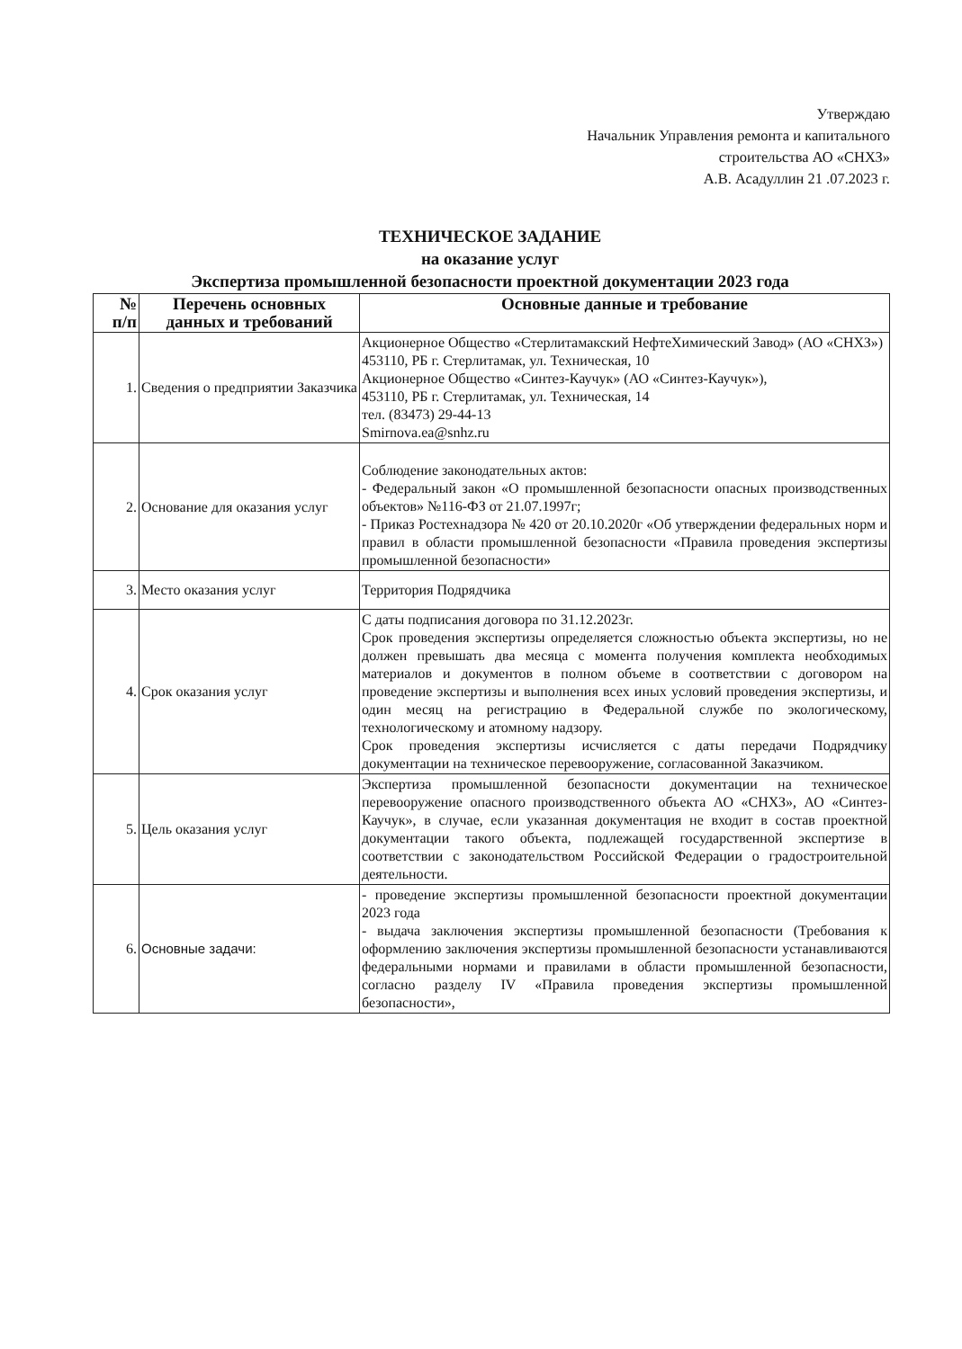Утверждаю
Начальник Управления ремонта и капитального
строительства АО «СНХЗ»
А.В. Асадуллин 21 .07.2023 г.
ТЕХНИЧЕСКОЕ ЗАДАНИЕ
на оказание услуг
Экспертиза промышленной безопасности проектной документации 2023 года
| № п/п | Перечень основных данных и требований | Основные данные и требование |
| --- | --- | --- |
| 1. | Сведения о предприятии Заказчика | Акционерное Общество «Стерлитамакский НефтеХимический Завод» (АО «СНХЗ») 453110, РБ г. Стерлитамак, ул. Техническая, 10 Акционерное Общество «Синтез-Каучук» (АО «Синтез-Каучук»), 453110, РБ г. Стерлитамак, ул. Техническая, 14 тел. (83473) 29-44-13 Smirnova.ea@snhz.ru |
| 2. | Основание для оказания услуг | Соблюдение законодательных актов: - Федеральный закон «О промышленной безопасности опасных производственных объектов» №116-ФЗ от 21.07.1997г; - Приказ Ростехнадзора № 420 от 20.10.2020г «Об утверждении федеральных норм и правил в области промышленной безопасности «Правила проведения экспертизы промышленной безопасности» |
| 3. | Место оказания услуг | Территория Подрядчика |
| 4. | Срок оказания услуг | С даты подписания договора по 31.12.2023г. Срок проведения экспертизы определяется сложностью объекта экспертизы, но не должен превышать два месяца с момента получения комплекта необходимых материалов и документов в полном объеме в соответствии с договором на проведение экспертизы и выполнения всех иных условий проведения экспертизы, и один месяц на регистрацию в Федеральной службе по экологическому, технологическому и атомному надзору. Срок проведения экспертизы исчисляется с даты передачи Подрядчику документации на техническое перевооружение, согласованной Заказчиком. |
| 5. | Цель оказания услуг | Экспертиза промышленной безопасности документации на техническое перевооружение опасного производственного объекта АО «СНХЗ», АО «Синтез-Каучук», в случае, если указанная документация не входит в состав проектной документации такого объекта, подлежащей государственной экспертизе в соответствии с законодательством Российской Федерации о градостроительной деятельности. |
| 6. | Основные задачи: | - проведение экспертизы промышленной безопасности проектной документации 2023 года - выдача заключения экспертизы промышленной безопасности (Требования к оформлению заключения экспертизы промышленной безопасности устанавливаются федеральными нормами и правилами в области промышленной безопасности, согласно разделу IV «Правила проведения экспертизы промышленной безопасности», |